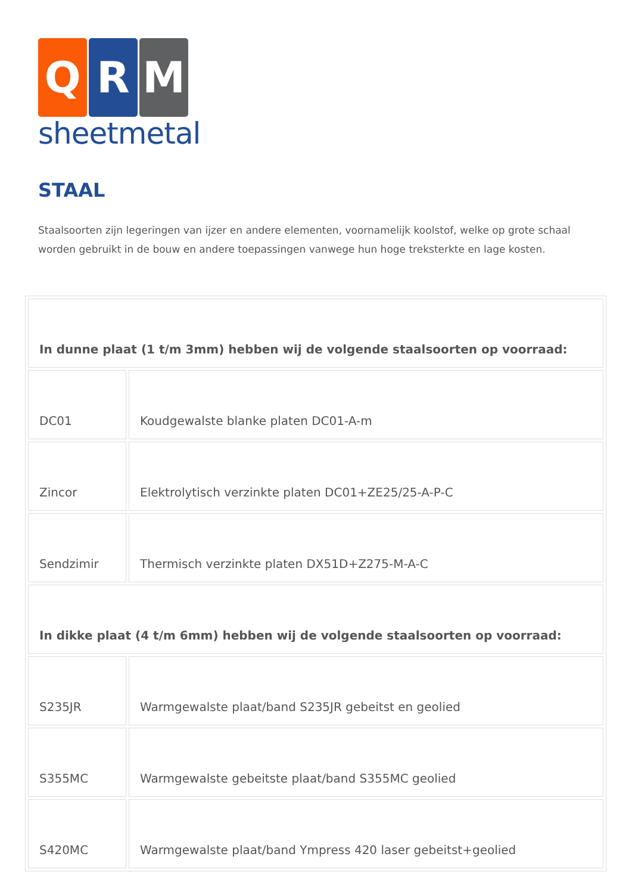Q R M
sheetmetal
STAAL
Staalsoorten zijn legeringen van ijzer en andere elementen, voornamelijk koolstof, welke op grote schaal worden gebruikt in de bouw en andere toepassingen vanwege hun hoge treksterkte en lage kosten.
| In dunne plaat (1 t/m 3mm) hebben wij de volgende staalsoorten op voorraad: | |
| DC01 | Koudgewalste blanke platen DC01-A-m |
| Zincor | Elektrolytisch verzinkte platen DC01+ZE25/25-A-P-C |
| Sendzimir | Thermisch verzinkte platen DX51D+Z275-M-A-C |
| In dikke plaat (4 t/m 6mm) hebben wij de volgende staalsoorten op voorraad: | |
| S235JR | Warmgewalste plaat/band S235JR gebeitst en geolied |
| S355MC | Warmgewalste gebeitste plaat/band S355MC geolied |
| S420MC | Warmgewalste plaat/band Ympress 420 laser gebeitst+geolied |